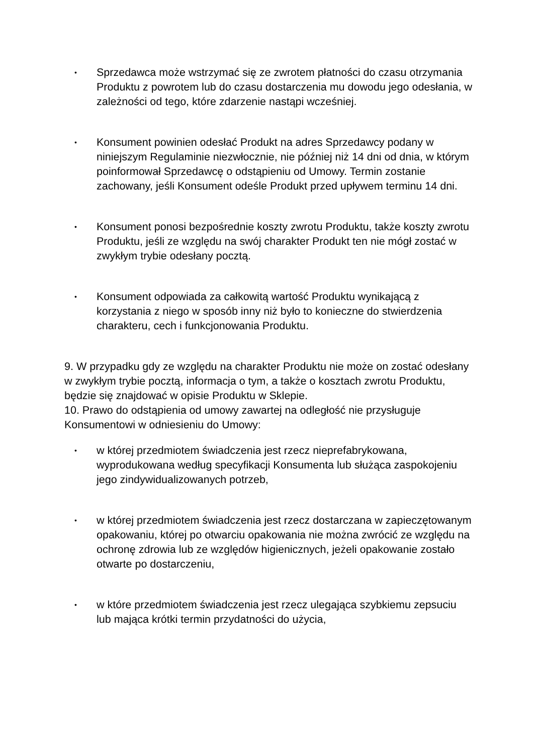•
Sprzedawca może wstrzymać się ze zwrotem płatności do czasu otrzymania Produktu z powrotem lub do czasu dostarczenia mu dowodu jego odesłania, w zależności od tego, które zdarzenie nastąpi wcześniej.
•
Konsument powinien odesłać Produkt na adres Sprzedawcy podany w niniejszym Regulaminie niezwłocznie, nie później niż 14 dni od dnia, w którym poinformował Sprzedawcę o odstąpieniu od Umowy. Termin zostanie zachowany, jeśli Konsument odeśle Produkt przed upływem terminu 14 dni.
•
Konsument ponosi bezpośrednie koszty zwrotu Produktu, także koszty zwrotu Produktu, jeśli ze względu na swój charakter Produkt ten nie mógł zostać w zwykłym trybie odesłany pocztą.
•
Konsument odpowiada za całkowitą wartość Produktu wynikającą z korzystania z niego w sposób inny niż było to konieczne do stwierdzenia charakteru, cech i funkcjonowania Produktu.
9. W przypadku gdy ze względu na charakter Produktu nie może on zostać odesłany w zwykłym trybie pocztą, informacja o tym, a także o kosztach zwrotu Produktu, będzie się znajdować w opisie Produktu w Sklepie.
10. Prawo do odstąpienia od umowy zawartej na odległość nie przysługuje Konsumentowi w odniesieniu do Umowy:
•
w której przedmiotem świadczenia jest rzecz nieprefabrykowana, wyprodukowana według specyfikacji Konsumenta lub służąca zaspokojeniu jego zindywidualizowanych potrzeb,
•
w której przedmiotem świadczenia jest rzecz dostarczana w zapieczętowanym opakowaniu, której po otwarciu opakowania nie można zwrócić ze względu na ochronę zdrowia lub ze względów higienicznych, jeżeli opakowanie zostało otwarte po dostarczeniu,
•
w które przedmiotem świadczenia jest rzecz ulegająca szybkiemu zepsuciu lub mająca krótki termin przydatności do użycia,